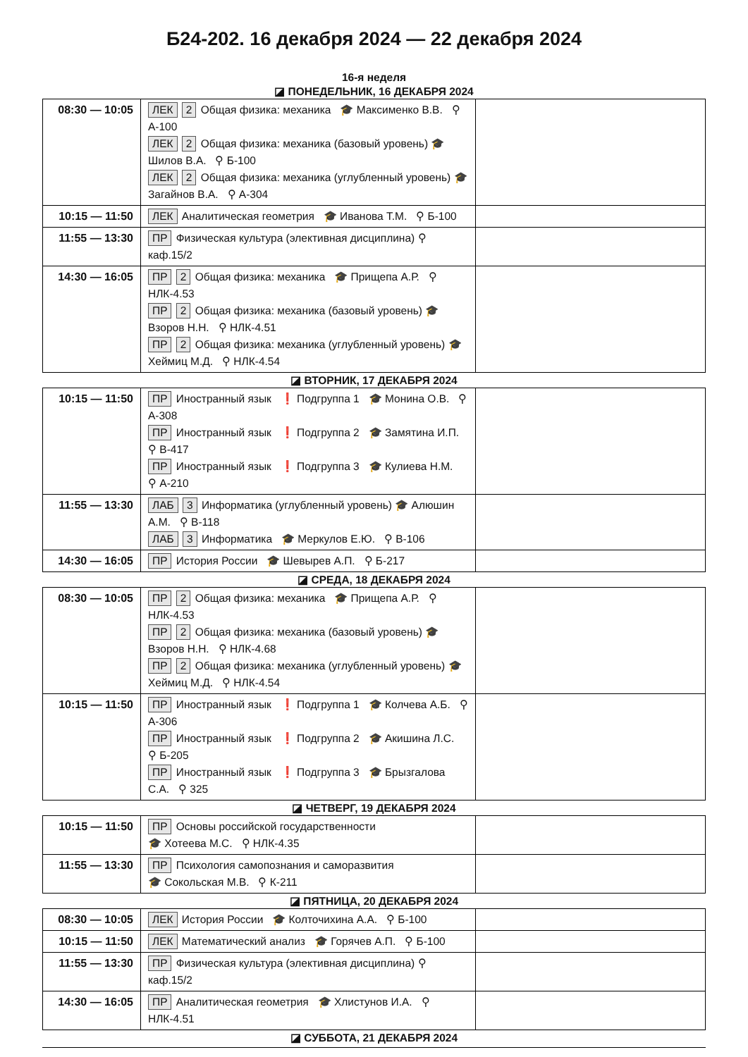Б24-202. 16 декабря 2024 — 22 декабря 2024
16-я неделя
◪ ПОНЕДЕЛЬНИК, 16 ДЕКАБРЯ 2024
| 08:30 — 10:05 | ЛЕК 2 Общая физика: механика 🎓 Максименко В.В. ⚲ А-100 ЛЕК 2 Общая физика: механика (базовый уровень) 🎓 Шилов В.А. ⚲ Б-100 ЛЕК 2 Общая физика: механика (углубленный уровень) 🎓 Загайнов В.А. ⚲ А-304 | |
| 10:15 — 11:50 | ЛЕК Аналитическая геометрия 🎓 Иванова Т.М. ⚲ Б-100 | |
| 11:55 — 13:30 | ПР Физическая культура (элективная дисциплина) ⚲ каф.15/2 | |
| 14:30 — 16:05 | ПР 2 Общая физика: механика 🎓 Прищепа А.Р. ⚲ НЛК-4.53 ПР 2 Общая физика: механика (базовый уровень) 🎓 Взоров Н.Н. ⚲ НЛК-4.51 ПР 2 Общая физика: механика (углубленный уровень) 🎓 Хеймиц М.Д. ⚲ НЛК-4.54 | |
◪ ВТОРНИК, 17 ДЕКАБРЯ 2024
| 10:15 — 11:50 | ПР Иностранный язык ❗ Подгруппа 1 🎓 Монина О.В. ⚲ А-308 ПР Иностранный язык ❗ Подгруппа 2 🎓 Замятина И.П. ⚲ В-417 ПР Иностранный язык ❗ Подгруппа 3 🎓 Кулиева Н.М. ⚲ А-210 | |
| 11:55 — 13:30 | ЛАБ 3 Информатика (углубленный уровень) 🎓 Алюшин А.М. ⚲ В-118 ЛАБ 3 Информатика 🎓 Меркулов Е.Ю. ⚲ В-106 | |
| 14:30 — 16:05 | ПР История России 🎓 Шевырев А.П. ⚲ Б-217 | |
◪ СРЕДА, 18 ДЕКАБРЯ 2024
| 08:30 — 10:05 | ПР 2 Общая физика: механика 🎓 Прищепа А.Р. ⚲ НЛК-4.53 ПР 2 Общая физика: механика (базовый уровень) 🎓 Взоров Н.Н. ⚲ НЛК-4.68 ПР 2 Общая физика: механика (углубленный уровень) 🎓 Хеймиц М.Д. ⚲ НЛК-4.54 | |
| 10:15 — 11:50 | ПР Иностранный язык ❗ Подгруппа 1 🎓 Колчева А.Б. ⚲ А-306 ПР Иностранный язык ❗ Подгруппа 2 🎓 Акишина Л.С. ⚲ Б-205 ПР Иностранный язык ❗ Подгруппа 3 🎓 Брызгалова С.А. ⚲ 325 | |
◪ ЧЕТВЕРГ, 19 ДЕКАБРЯ 2024
| 10:15 — 11:50 | ПР Основы российской государственности 🎓 Хотеева М.С. ⚲ НЛК-4.35 | |
| 11:55 — 13:30 | ПР Психология самопознания и саморазвития 🎓 Сокольская М.В. ⚲ К-211 | |
◪ ПЯТНИЦА, 20 ДЕКАБРЯ 2024
| 08:30 — 10:05 | ЛЕК История России 🎓 Колточихина А.А. ⚲ Б-100 | |
| 10:15 — 11:50 | ЛЕК Математический анализ 🎓 Горячев А.П. ⚲ Б-100 | |
| 11:55 — 13:30 | ПР Физическая культура (элективная дисциплина) ⚲ каф.15/2 | |
| 14:30 — 16:05 | ПР Аналитическая геометрия 🎓 Хлистунов И.А. ⚲ НЛК-4.51 | |
◪ СУББОТА, 21 ДЕКАБРЯ 2024